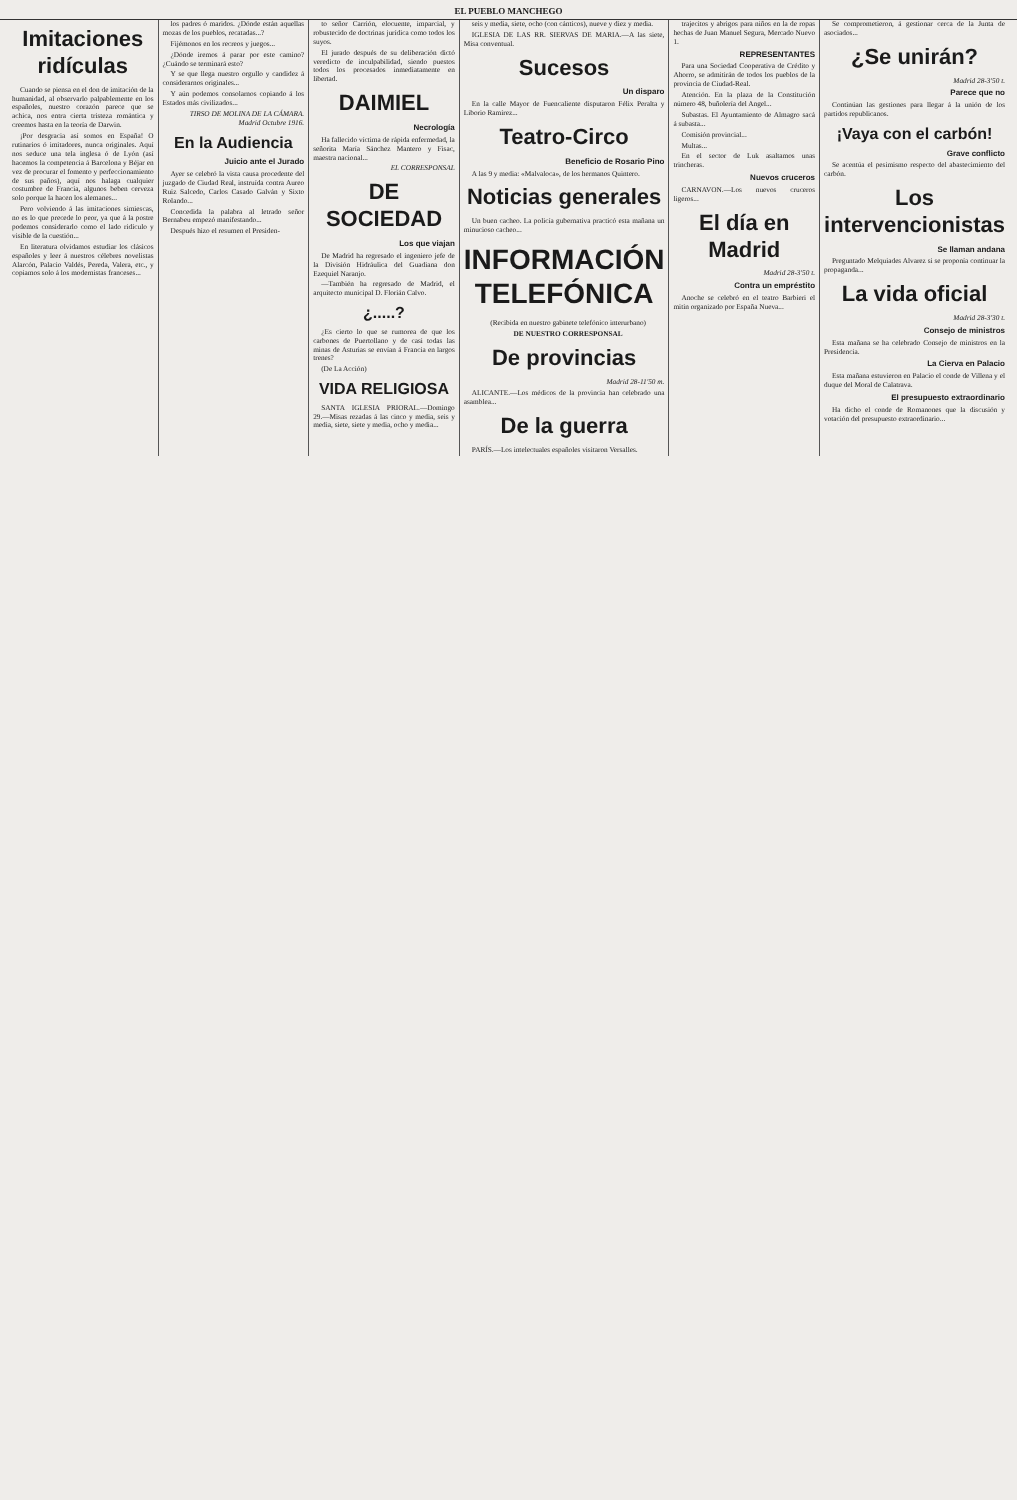EL PUEBLO MANCHEGO
Imitaciones ridículas
Cuando se piensa en el don de imitación de la humanidad, al observarlo palpablemente en los españoles, nuestro corazón parece que se achica, nos entra cierta tristeza romántica y creemos hasta en la teoría de Darwin.
¡Por desgracia así somos en España! O rutinarios ó imitadores, nunca originales. Aquí nos seduce una tela inglesa ó de Lyón (así hacemos la competencia á Barcelona y Béjar en vez de procurar el fomento y perfeccionamiento de sus paños), aquí nos halaga cualquier costumbre de Francia, algunos beben cerveza solo porque la hacen los alemanes...
Pero volviendo á las imitaciones simiescas, no es lo que precede lo peor, ya que á la postre podemos considerarlo como el lado ridículo y visible de la cuestión...
En literatura olvidamos estudiar los clásicos españoles y leer á nuestros célebres novelistas Alarcón, Palacio Valdés, Pereda, Valera, etc., y copiamos solo á los modernistas franceses...
los padres ó maridos. ¿Dónde están aquellas mozas de los pueblos, recatadas...?
Fijémonos en los recreos y juegos...
¿Dónde iremos á parar por este camino? ¿Cuándo se terminará esto?
Y se que llega nuestro orgullo y candidez á considerarnos originales...
Y aún podemos consolarnos copiando á los Estados más civilizados...
TIRSO DE MOLINA DE LA CÁMARA.
Madrid Octubre 1916.
En la Audiencia
Juicio ante el Jurado
Ayer se celebró la vista causa procedente del juzgado de Ciudad Real, instruída contra Aureo Ruiz Salcedo, Carlos Casado Galván y Sixto Rolando...
Concedida la palabra al letrado señor Bernabeu empezó manifestando...
Después hizo el resumen el Presiden-
to señor Carrión, elocuente, imparcial, y robustecido de doctrinas jurídica como todos los suyos.
El jurado después de su deliberación dictó veredicto de inculpabilidad, siendo puestos todos los procesados inmediatamente en libertad.
DAIMIEL
Necrología
Ha fallecido víctima de rápida enfermedad, la señorita María Sánchez Mantero y Fisac, maestra nacional...
EL CORRESPONSAL
DE SOCIEDAD
Los que viajan
De Madrid ha regresado el ingeniero jefe de la División Hidráulica del Guadiana don Ezequiel Naranjo.
—También ha regresado de Madrid, el arquitecto municipal D. Florián Calvo.
¿.....?
¿Es cierto lo que se rumorea de que los carbones de Puertollano y de casi todas las minas de Asturias se envían á Francia en largos trenes?
(De La Acción)
VIDA RELIGIOSA
SANTA IGLESIA PRIORAL.—Domingo 29.—Misas rezadas á las cinco y media, seis y media, siete, siete y media, ocho y media...
seis y media, siete, ocho (con cánticos), nueve y diez y media.
IGLESIA DE LAS RR. SIERVAS DE MARIA.—A las siete, Misa conventual.
Sucesos
Un disparo
En la calle Mayor de Fuencaliente disputaron Félix Peralta y Liborio Ramírez...
Teatro-Circo
Beneficio de Rosario Pino
A las 9 y media: «Malvaloca», de los hermanos Quintero.
Noticias generales
Un buen cacheo. La policía gubernativa practicó esta mañana un minucioso cacheo...
INFORMACIÓN TELEFÓNICA
(Recibida en nuestro gabinete telefónico interurbano)
DE NUESTRO CORRESPONSAL
De provincias
Madrid 28-11'50 m.
ALICANTE.—Los médicos de la provincia han celebrado una asamblea...
De la guerra
PARÍS.—Los intelectuales españoles visitaron Versalles.
trajecitos y abrigos para niños en la de ropas hechas de Juan Manuel Segura, Mercado Nuevo 1.
REPRESENTANTES
Para una Sociedad Cooperativa de Crédito y Ahorro, se admitirán de todos los pueblos de la provincia de Ciudad-Real.
Atención. En la plaza de la Constitución número 48, buñolería del Angel...
Subastas. El Ayuntamiento de Almagro sacá á subasta...
Comisión provincial...
Multas...
En el sector de Luk asaltamos unas trincheras.
Nuevos cruceros
CARNAVON.—Los nuevos cruceros ligeros...
El día en Madrid
Madrid 28-3'50 t.
Contra un empréstito
Anoche se celebró en el teatro Barbieri el mitin organizado por España Nueva...
Se comprometieron, á gestionar cerca de la Junta de asociados...
¿Se unirán?
Madrid 28-3'50 t.
Parece que no
Continúan las gestiones para llegar á la unión de los partidos republicanos.
¡Vaya con el carbón!
Grave conflicto
Se acentúa el pesimismo respecto del abastecimiento del carbón.
Los intervencionistas
Se llaman andana
Preguntado Melquiades Alvarez si se proponía continuar la propaganda...
La vida oficial
Madrid 28-3'30 t.
Consejo de ministros
Esta mañana se ha celebrado Consejo de ministros en la Presidencia.
La Cierva en Palacio
Esta mañana estuvieron en Palacio el conde de Villena y el duque del Moral de Calatrava.
El presupuesto extraordinario
Ha dicho el conde de Romanones que la discusión y votación del presupuesto extraordinario...